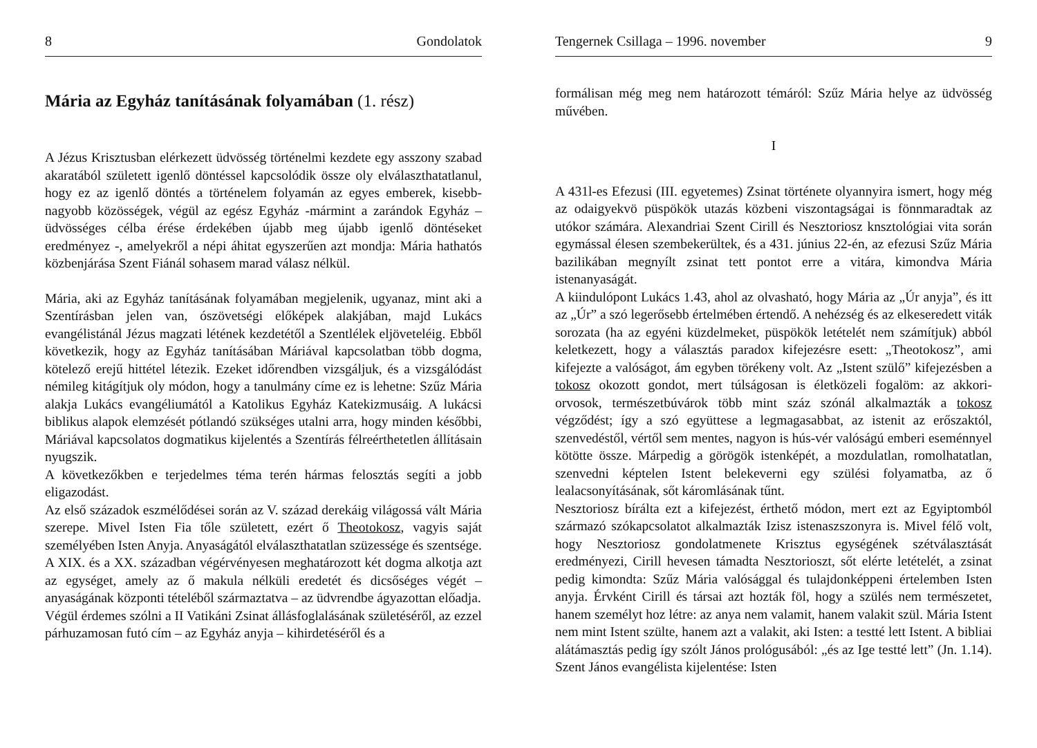8 Gondolatok
Mária az Egyház tanításának folyamában (1. rész)
A Jézus Krisztusban elérkezett üdvösség történelmi kezdete egy asszony szabad akaratából született igenlő döntéssel kapcsolódik össze oly elválaszthatatlanul, hogy ez az igenlő döntés a történelem folyamán az egyes emberek, kisebb-nagyobb közösségek, végül az egész Egyház -mármint a zarándok Egyház – üdvösséges célba érése érdekében újabb meg újabb igenlő döntéseket eredményez -, amelyekről a népi áhitat egyszerűen azt mondja: Mária hathatós közbenjárása Szent Fiánál sohasem marad válasz nélkül.
Mária, aki az Egyház tanításának folyamában megjelenik, ugyanaz, mint aki a Szentírásban jelen van, ószövetségi előképek alakjában, majd Lukács evangélistánál Jézus magzati létének kezdetétől a Szentlélek eljöveteléig. Ebből következik, hogy az Egyház tanításában Máriával kapcsolatban több dogma, kötelező erejű hittétel létezik. Ezeket időrendben vizsgáljuk, és a vizsgálódást némileg kitágítjuk oly módon, hogy a tanulmány címe ez is lehetne: Szűz Mária alakja Lukács evangéliumától a Katolikus Egyház Katekizmusáig. A lukácsi biblikus alapok elemzését pótlandó szükséges utalni arra, hogy minden későbbi, Máriával kapcsolatos dogmatikus kijelentés a Szentírás félreérthetetlen állításain nyugszik.
A következőkben e terjedelmes téma terén hármas felosztás segíti a jobb eligazodást.
Az első századok eszmélődései során az V. század derekáig világossá vált Mária szerepe. Mivel Isten Fia tőle született, ezért ő Theotokosz, vagyis saját személyében Isten Anyja. Anyaságától elválaszthatatlan szüzessége és szentsége.
A XIX. és a XX. században végérvényesen meghatározott két dogma alkotja azt az egységet, amely az ő makula nélküli eredetét és dicsőséges végét – anyaságának központi tételéből származtatva – az üdvrendbe ágyazottan előadja.
Végül érdemes szólni a II Vatikáni Zsinat állásfoglalásának születéséről, az ezzel párhuzamosan futó cím – az Egyház anyja – kihirdetéséről és a
Tengernek Csillaga – 1996. november 9
formálisan még meg nem határozott témáról: Szűz Mária helye az üdvösség művében.
I
A 431l-es Efezusi (III. egyetemes) Zsinat története olyannyira ismert, hogy még az odaigyekvö püspökök utazás közbeni viszontagságai is fönnmaradtak az utókor számára. Alexandriai Szent Cirill és Nesztoriosz knsztológiai vita során egymással élesen szembekerültek, és a 431. június 22-én, az efezusi Szűz Mária bazilikában megnyílt zsinat tett pontot erre a vitára, kimondva Mária istenanyaságát.
A kiindulópont Lukács 1.43, ahol az olvasható, hogy Mária az „Úr anyja”, és itt az „Úr” a szó legerősebb értelmében értendő. A nehézség és az elkeseredett viták sorozata (ha az egyéni küzdelmeket, püspökök letételét nem számítjuk) abból keletkezett, hogy a választás paradox kifejezésre esett: „Theotokosz”, ami kifejezte a valóságot, ám egyben törékeny volt. Az „Istent szülő” kifejezésben a tokosz okozott gondot, mert túlságosan is életközeli fogalöm: az akkori- orvosok, természetbúvárok több mint száz szónál alkalmazták a tokosz végződést; így a szó együttese a legmagasabbat, az istenit az erőszaktól, szenvedéstől, vértől sem mentes, nagyon is hús-vér valóságú emberi eseménnyel kötötte össze. Márpedig a görögök istenképét, a mozdulatlan, romolhatatlan, szenvedni képtelen Istent belekeverni egy szülési folyamatba, az ő lealacsonyításának, sőt káromlásának tűnt.
Nesztoriosz bírálta ezt a kifejezést, érthető módon, mert ezt az Egyiptomból származó szókapcsolatot alkalmazták Izisz istenaszszonyra is. Mivel félő volt, hogy Nesztoriosz gondolatmenete Krisztus egységének szétválasztását eredményezi, Cirill hevesen támadta Nesztorioszt, sőt elérte letételét, a zsinat pedig kimondta: Szűz Mária valósággal és tulajdonképpeni értelemben Isten anyja. Érvként Cirill és társai azt hozták föl, hogy a szülés nem természetet, hanem személyt hoz létre: az anya nem valamit, hanem valakit szül. Mária Istent nem mint Istent szülte, hanem azt a valakit, aki Isten: a testté lett Istent. A bibliai alátámasztás pedig így szólt János prológusából: „és az Ige testté lett” (Jn. 1.14). Szent János evangélista kijelentése: Isten